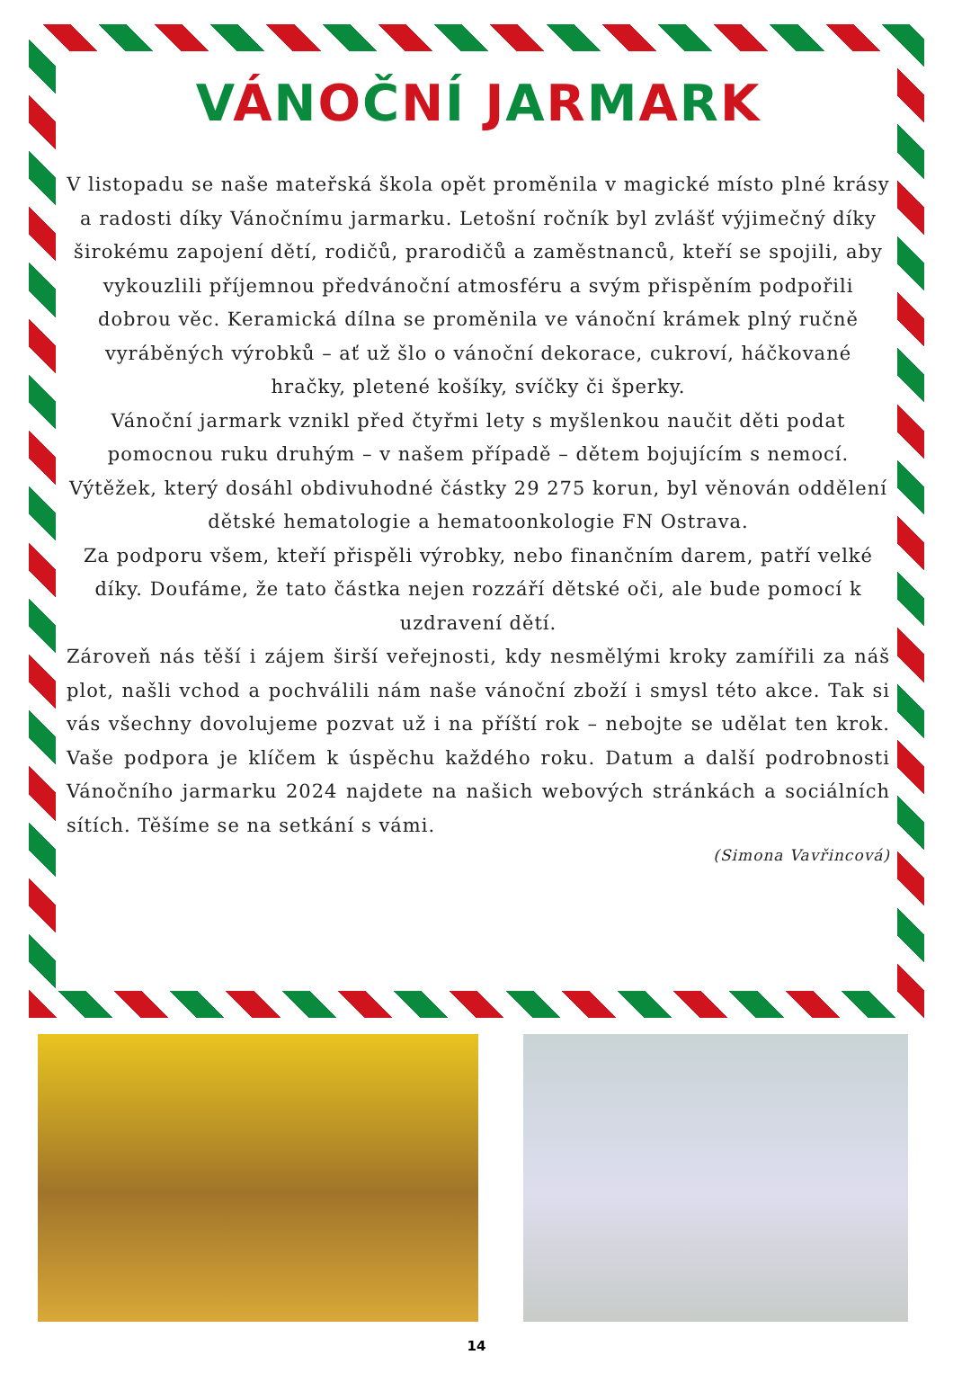VÁNOČNÍ JARMARK
V listopadu se naše mateřská škola opět proměnila v magické místo plné krásy a radosti díky Vánočnímu jarmarku. Letošní ročník byl zvlášť výjimečný díky širokému zapojení dětí, rodičů, prarodičů a zaměstnanců, kteří se spojili, aby vykouzlili příjemnou předvánoční atmosféru a svým přispěním podpořili dobrou věc. Keramická dílna se proměnila ve vánoční krámek plný ručně vyráběných výrobků – ať už šlo o vánoční dekorace, cukroví, háčkované hračky, pletené košíky, svíčky či šperky.
Vánoční jarmark vznikl před čtyřmi lety s myšlenkou naučit děti podat pomocnou ruku druhým – v našem případě – dětem bojujícím s nemocí. Výtěžek, který dosáhl obdivuhodné částky 29 275 korun, byl věnován oddělení dětské hematologie a hematoonkologie FN Ostrava.
Za podporu všem, kteří přispěli výrobky, nebo finančním darem, patří velké díky. Doufáme, že tato částka nejen rozzáří dětské oči, ale bude pomocí k uzdravení dětí.
Zároveň nás těší i zájem širší veřejnosti, kdy nesmělými kroky zamířili za náš plot, našli vchod a pochválili nám naše vánoční zboží i smysl této akce. Tak si vás všechny dovolujeme pozvat už i na příští rok – nebojte se udělat ten krok. Vaše podpora je klíčem k úspěchu každého roku. Datum a další podrobnosti Vánočního jarmarku 2024 najdete na našich webových stránkách a sociálních sítích. Těšíme se na setkání s vámi.
(Simona Vavřincová)
14